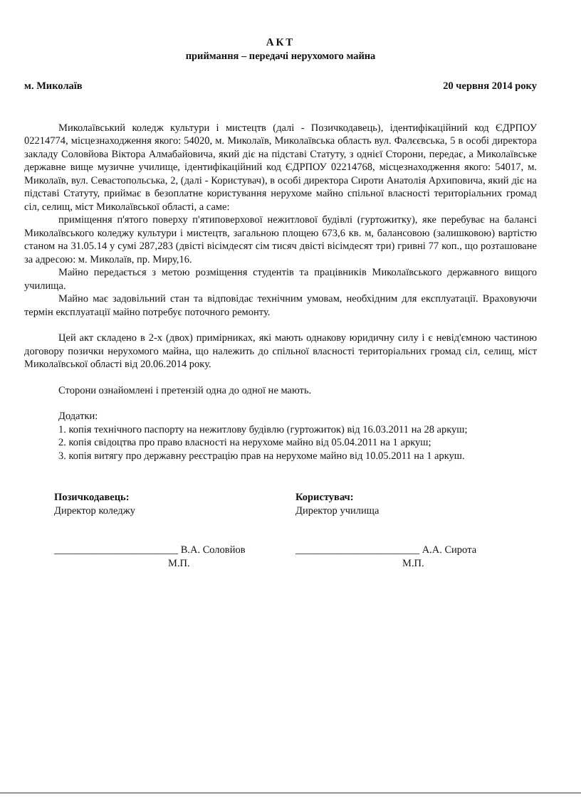АКТ
приймання – передачі нерухомого майна
м. Миколаїв 20 червня 2014 року
Миколаївський коледж культури і мистецтв (далі - Позичкодавець), ідентифікаційний код ЄДРПОУ 02214774, місцезнаходження якого: 54020, м. Миколаїв, Миколаївська область вул. Фалєєвська, 5 в особі директора закладу Соловйова Віктора Алмабайовича, який діє на підставі Статуту, з однієї Сторони, передає, а Миколаївське державне вище музичне училище, ідентифікаційний код ЄДРПОУ 02214768, місцезнаходження якого: 54017, м. Миколаїв, вул. Севастопольська, 2, (далі - Користувач), в особі директора Сироти Анатолія Архиповича, який діє на підставі Статуту, приймає в безоплатне користування нерухоме майно спільної власності територіальних громад сіл, селищ, міст Миколаївської області, а саме:
приміщення п'ятого поверху п'ятиповерхової нежитлової будівлі (гуртожитку), яке перебуває на балансі Миколаївського коледжу культури і мистецтв, загальною площею 673,6 кв. м, балансовою (залишковою) вартістю станом на 31.05.14 у сумі 287,283 (двісті вісімдесят сім тисяч двісті вісімдесят три) гривні 77 коп., що розташоване за адресою: м. Миколаїв, пр. Миру,16.
Майно передається з метою розміщення студентів та працівників Миколаївського державного вищого училища.
Майно має задовільний стан та відповідає технічним умовам, необхідним для експлуатації. Враховуючи термін експлуатації майно потребує поточного ремонту.
Цей акт складено в 2-х (двох) примірниках, які мають однакову юридичну силу і є невід'ємною частиною договору позички нерухомого майна, що належить до спільної власності територіальних громад сіл, селищ, міст Миколаївської області від 20.06.2014 року.
Сторони ознайомлені і претензій одна до одної не мають.
Додатки:
1. копія технічного паспорту на нежитлову будівлю (гуртожиток) від 16.03.2011 на 28 аркуш;
2. копія свідоцтва про право власності на нерухоме майно від 05.04.2011 на 1 аркуш;
3. копія витягу про державну реєстрацію прав на нерухоме майно від 10.05.2011 на 1 аркуш.
Позичкодавець:
Директор коледжу
________________________ В.А. Соловйов
М.П.
Користувач:
Директор училища
________________________ А.А. Сирота
М.П.